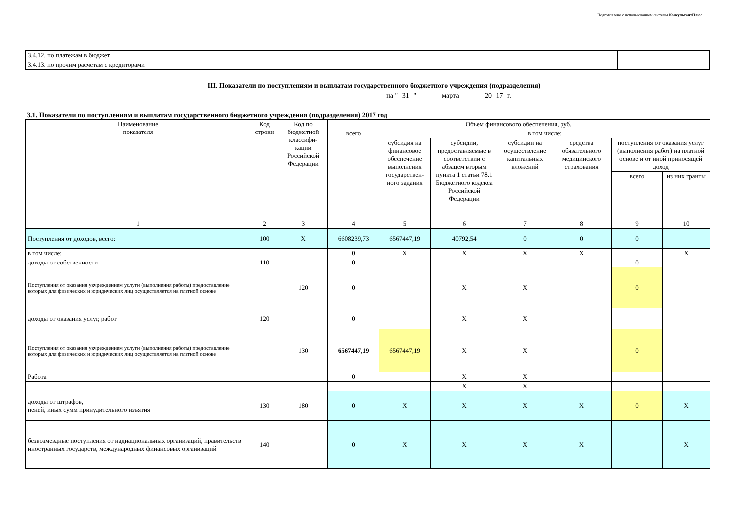Подготовлено с использованием системы КонсультантПлюс
| 3.4.12. по платежам в бюджет | |
| 3.4.13. по прочим расчетам с кредиторами | |
III. Показатели по поступлениям и выплатам государственного бюджетного учреждения (подразделения)
на " 31 " марта 20 17 г.
3.1. Показатели по поступлениям и выплатам государственного бюджетного учреждения (подразделения) 2017 год
| Наименование показателя | Код строки | Код по бюджетной классифи-кации Российской Федерации | Объем финансового обеспечения, руб. | | | | | | |
| --- | --- | --- | --- | --- | --- | --- | --- | --- | --- |
| | | | всего | в том числе: | | | | | |
| | | | | субсидия на финансовое обеспечение выполнения государствен-ного задания | субсидии, предоставляемые в соответствии с абзацем вторым пункта 1 статьи 78.1 Бюджетного кодекса Российской Федерации | субсидии на осуществление капитальных вложений | средства обязательного медицинского страхования | поступления от оказания услуг (выполнения работ) на платной основе и от иной приносящей доход | |
| | | | | | | | | всего | из них гранты |
| 1 | 2 | 3 | 4 | 5 | 6 | 7 | 8 | 9 | 10 |
| Поступления от доходов, всего: | 100 | X | 6608239,73 | 6567447,19 | 40792,54 | 0 | 0 | 0 | |
| в том числе: | | | 0 | X | X | X | X | | X |
| доходы от собственности | 110 | | 0 | | | | | 0 | |
| Поступления от оказания укчреждением услуги (выполнения работы) предоставление которых для физических и юридических лиц осуществляется на платной основе | | 120 | 0 | | X | X | | 0 | |
| доходы от оказания услуг, работ | 120 | | 0 | | X | X | | | |
| Поступления от оказания укчреждением услуги (выполнения работы) предоставление которых для физических и юридических лиц осуществляется на платной основе | | 130 | 6567447,19 | 6567447,19 | X | X | | 0 | |
| Работа | | | 0 | | X | X | | | |
| | | | | | X | X | | | |
| доходы от штрафов, пеней, иных сумм принудительного изъятия | 130 | 180 | 0 | X | X | X | X | 0 | X |
| безвозмездные поступления от наднациональных организаций, правительств иностранных государств, международных финансовых организаций | 140 | | 0 | X | X | X | X | | X |